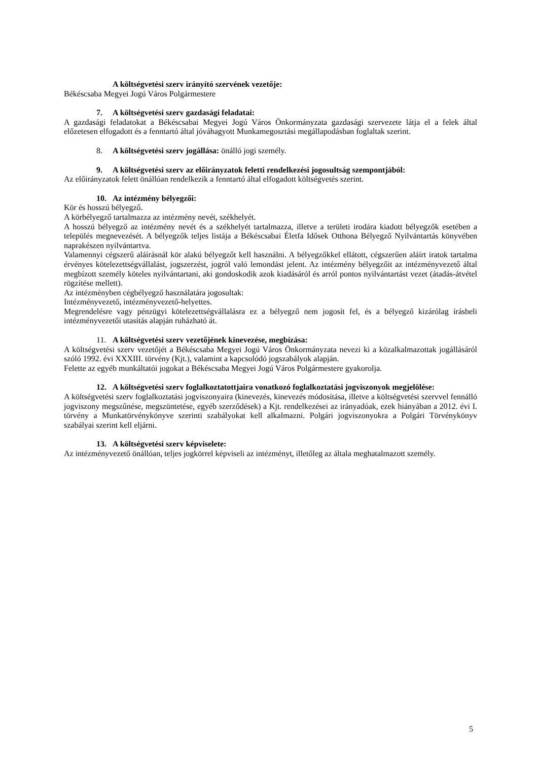A költségvetési szerv irányító szervének vezetője:
Békéscsaba Megyei Jogú Város Polgármestere
7. A költségvetési szerv gazdasági feladatai:
A gazdasági feladatokat a Békéscsabai Megyei Jogú Város Önkormányzata gazdasági szervezete látja el a felek által előzetesen elfogadott és a fenntartó által jóváhagyott Munkamegosztási megállapodásban foglaltak szerint.
8. A költségvetési szerv jogállása: önálló jogi személy.
9. A költségvetési szerv az előirányzatok feletti rendelkezési jogosultság szempontjából:
Az előirányzatok felett önállóan rendelkezik a fenntartó által elfogadott költségvetés szerint.
10. Az intézmény bélyegzői:
Kör és hosszú bélyegző.
A körbélyegző tartalmazza az intézmény nevét, székhelyét.
A hosszú bélyegző az intézmény nevét és a székhelyét tartalmazza, illetve a területi irodára kiadott bélyegzők esetében a település megnevezését. A bélyegzők teljes listája a Békéscsabai Életfa Idősek Otthona Bélyegző Nyilvántartás könyvében naprakészen nyilvántartva.
Valamennyi cégszerű aláírásnál kör alakú bélyegzőt kell használni. A bélyegzőkkel ellátott, cégszerűen aláírt iratok tartalma érvényes kötelezettségvállalást, jogszerzést, jogról való lemondást jelent. Az intézmény bélyegzőit az intézményvezető által megbízott személy köteles nyilvántartani, aki gondoskodik azok kiadásáról és arról pontos nyilvántartást vezet (átadás-átvétel rögzítése mellett).
Az intézményben cégbélyegző használatára jogosultak:
Intézményvezető, intézményvezető-helyettes.
Megrendelésre vagy pénzügyi kötelezettségvállalásra ez a bélyegző nem jogosít fel, és a bélyegző kizárólag írásbeli intézményvezetői utasítás alapján ruházható át.
11. A költségvetési szerv vezetőjének kinevezése, megbízása:
A költségvetési szerv vezetőjét a Békéscsaba Megyei Jogú Város Önkormányzata nevezi ki a közalkalmazottak jogállásáról szóló 1992. évi XXXIII. törvény (Kjt.), valamint a kapcsolódó jogszabályok alapján.
Felette az egyéb munkáltatói jogokat a Békéscsaba Megyei Jogú Város Polgármestere gyakorolja.
12. A költségvetési szerv foglalkoztatottjaira vonatkozó foglalkoztatási jogviszonyok megjelölése:
A költségvetési szerv foglalkoztatási jogviszonyaira (kinevezés, kinevezés módosítása, illetve a költségvetési szervvel fennálló jogviszony megszűnése, megszüntetése, egyéb szerződések) a Kjt. rendelkezései az irányadóak, ezek hiányában a 2012. évi I. törvény a Munkatörvénykönyve szerinti szabályokat kell alkalmazni. Polgári jogviszonyokra a Polgári Törvénykönyv szabályai szerint kell eljárni.
13. A költségvetési szerv képviselete:
Az intézményvezető önállóan, teljes jogkörrel képviseli az intézményt, illetőleg az általa meghatalmazott személy.
5